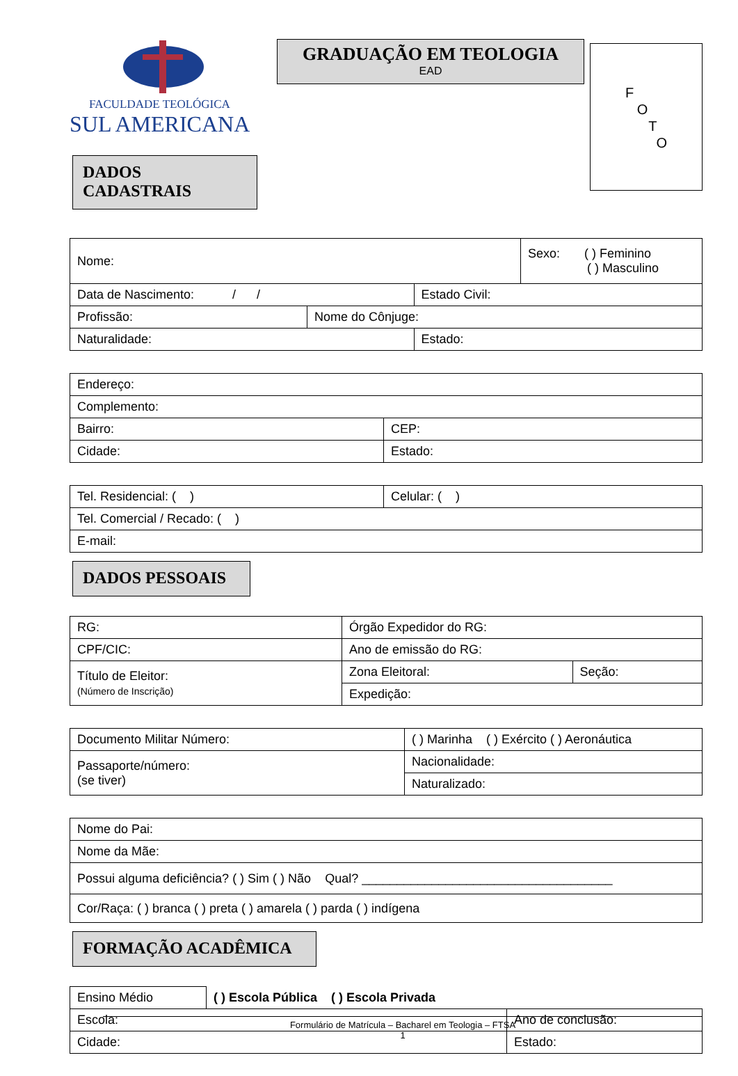FACULDADE TEOLÓGICA
SUL AMERICANA
DADOS CADASTRAIS
GRADUAÇÃO EM TEOLOGIA
EAD
F
O
T
O
| Nome: | | | Sexo: ( ) Feminino ( ) Masculino |
| Data de Nascimento: / / | | Estado Civil: | |
| Profissão: | Nome do Cônjuge: | | |
| Naturalidade: | | Estado: | |
| Endereço: | |
| Complemento: | |
| Bairro: | CEP: |
| Cidade: | Estado: |
| Tel. Residencial: ( ) | Celular: ( ) |
| Tel. Comercial / Recado: ( ) | |
| E-mail: | |
DADOS PESSOAIS
| RG: | Órgão Expedidor do RG: | |
| CPF/CIC: | Ano de emissão do RG: | |
| Título de Eleitor: (Número de Inscrição) | Zona Eleitoral: | Seção: |
| | Expedição: | |
| Documento Militar Número: | ( ) Marinha ( ) Exército ( ) Aeronáutica |
| Passaporte/número: (se tiver) | Nacionalidade: |
| | Naturalizado: |
| Nome do Pai: |
| Nome da Mãe: |
| Possui alguma deficiência? ( ) Sim ( ) Não Qual? ____________________________________ |
| Cor/Raça: ( ) branca ( ) preta ( ) amarela ( ) parda ( ) indígena |
FORMAÇÃO ACADÊMICA
| Ensino Médio | ( ) Escola Pública ( ) Escola Privada | |
| Escola: | | Ano de conclusão: |
| Cidade: | | Estado: |
Formulário de Matrícula – Bacharel em Teologia – FTSA
1